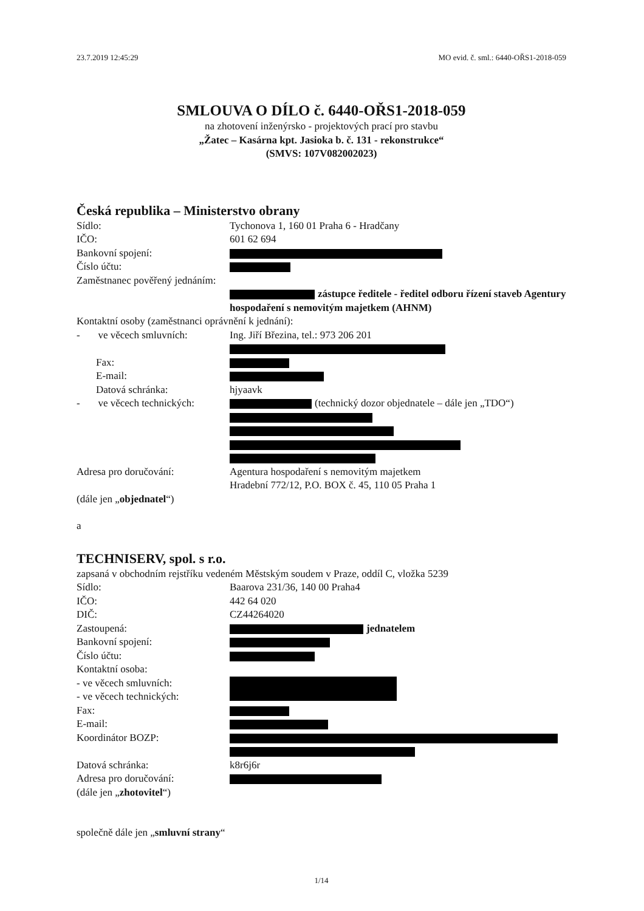23.7.2019 12:45:29 MO evid. č. sml.: 6440-OŘS1-2018-059
SMLOUVA O DÍLO č. 6440-OŘS1-2018-059
na zhotovení inženýrsko - projektových prací pro stavbu
„Žatec – Kasárna kpt. Jasioka b. č. 131 - rekonstrukce“
(SMVS: 107V082002023)
Česká republika – Ministerstvo obrany
Sídlo: Tychonova 1, 160 01 Praha 6 - Hradčany
IČO: 601 62 694
Bankovní spojení:
Číslo účtu:
Zaměstnanec pověřený jednáním:
zástupce ředitele - ředitel odboru řízení staveb Agentury hospodaření s nemovitým majetkem (AHNM)
Kontaktní osoby (zaměstnanci oprávnění k jednání):
- ve věcech smluvních: Ing. Jiří Březina, tel.: 973 206 201
Fax:
E-mail:
Datová schránka: hjyaavk
- ve věcech technických: (technický dozor objednatele – dále jen „TDO“)
Adresa pro doručování: Agentura hospodaření s nemovitým majetkem
Hradební 772/12, P.O. BOX č. 45, 110 05 Praha 1
(dále jen „objednatel“)
a
TECHNISERV, spol. s r.o.
zapsaná v obchodním rejstříku vedeném Městským soudem v Praze, oddíl C, vložka 5239
Sídlo: Baarova 231/36, 140 00 Praha4
IČO: 442 64 020
DIČ: CZ44264020
Zastoupená: jednatelem
Bankovní spojení:
Číslo účtu:
Kontaktní osoba:
- ve věcech smluvních:
- ve věcech technických:
Fax:
E-mail:
Koordinátor BOZP:
Datová schránka: k8r6j6r
Adresa pro doručování:
(dále jen „zhotovitel“)
společně dále jen „smluvní strany“
1/14